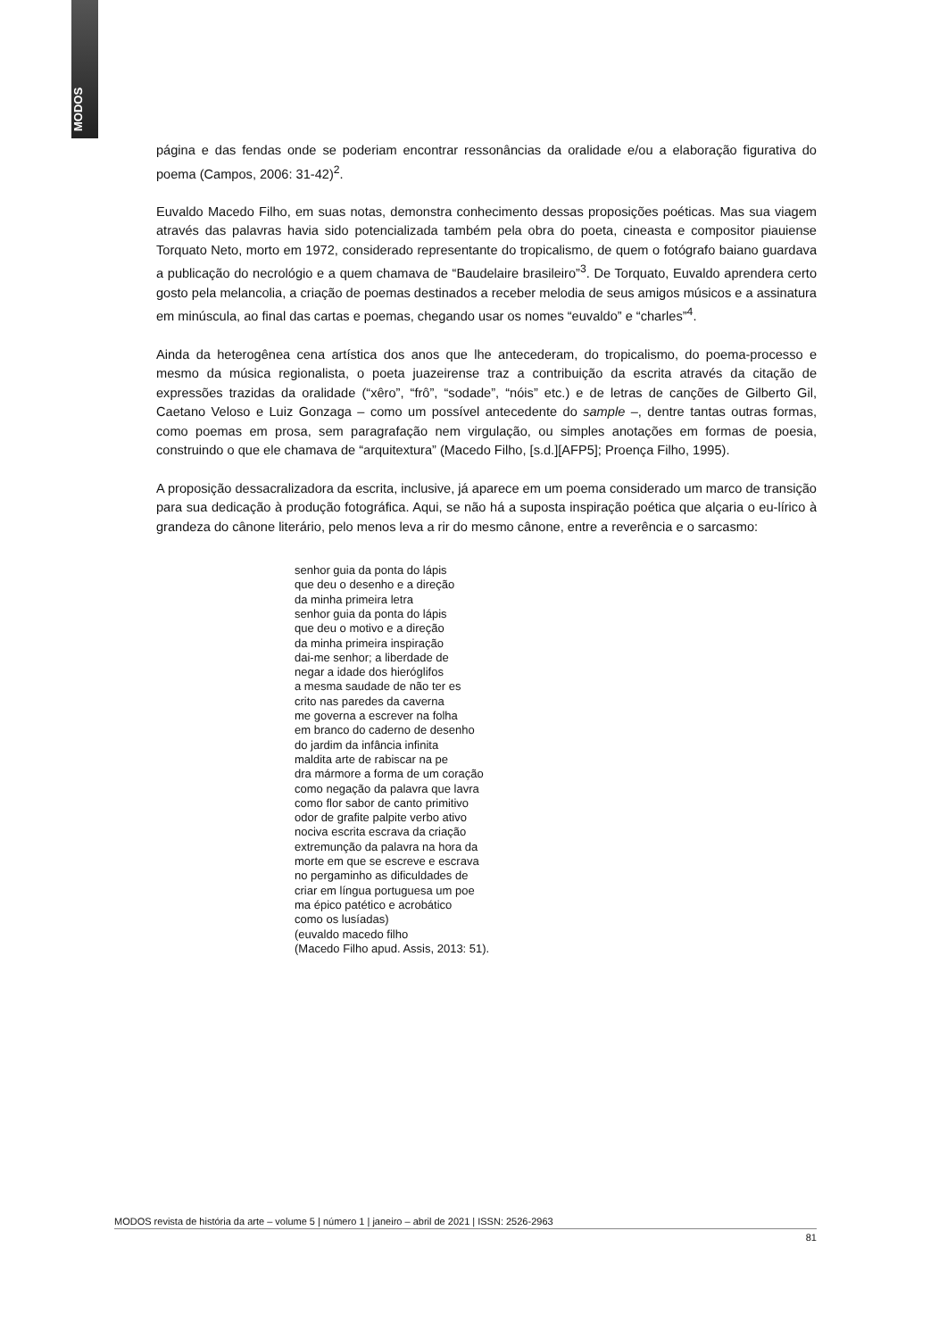MODOS
página e das fendas onde se poderiam encontrar ressonâncias da oralidade e/ou a elaboração figurativa do poema (Campos, 2006: 31-42)<sup>2</sup>.
Euvaldo Macedo Filho, em suas notas, demonstra conhecimento dessas proposições poéticas. Mas sua viagem através das palavras havia sido potencializada também pela obra do poeta, cineasta e compositor piauiense Torquato Neto, morto em 1972, considerado representante do tropicalismo, de quem o fotógrafo baiano guardava a publicação do necrológio e a quem chamava de “Baudelaire brasileiro”<sup>3</sup>. De Torquato, Euvaldo aprendera certo gosto pela melancolia, a criação de poemas destinados a receber melodia de seus amigos músicos e a assinatura em minúscula, ao final das cartas e poemas, chegando usar os nomes “euvaldo” e “charles”<sup>4</sup>.
Ainda da heterogênea cena artística dos anos que lhe antecederam, do tropicalismo, do poema-processo e mesmo da música regionalista, o poeta juazeirense traz a contribuição da escrita através da citação de expressões trazidas da oralidade (“xêro”, “frô”, “sodade”, “nóis” etc.) e de letras de canções de Gilberto Gil, Caetano Veloso e Luiz Gonzaga – como um possível antecedente do sample –, dentre tantas outras formas, como poemas em prosa, sem paragrafação nem virgulação, ou simples anotações em formas de poesia, construindo o que ele chamava de “arquitextura” (Macedo Filho, [s.d.][AFP5]; Proença Filho, 1995).
A proposição dessacralizadora da escrita, inclusive, já aparece em um poema considerado um marco de transição para sua dedicação à produção fotográfica. Aqui, se não há a suposta inspiração poética que alçaria o eu-lírico à grandeza do cânone literário, pelo menos leva a rir do mesmo cânone, entre a reverência e o sarcasmo:
senhor guia da ponta do lápis
que deu o desenho e a direção
da minha primeira letra
senhor guia da ponta do lápis
que deu o motivo e a direção
da minha primeira inspiração
dai-me senhor; a liberdade de
negar a idade dos hieróglifos
a mesma saudade de não ter es
crito nas paredes da caverna
me governa a escrever na folha
em branco do caderno de desenho
do jardim da infância infinita
maldita arte de rabiscar na pe
dra mármore a forma de um coração
como negação da palavra que lavra
como flor sabor de canto primitivo
odor de grafite palpite verbo ativo
nociva escrita escrava da criação
extremunção da palavra na hora da
morte em que se escreve e escrava
no pergaminho as dificuldades de
criar em língua portuguesa um poe
ma épico patético e acrobático
como os lusíadas)
(euvaldo macedo filho
(Macedo Filho apud. Assis, 2013: 51).
MODOS revista de história da arte – volume 5 | número 1 | janeiro – abril de 2021 | ISSN: 2526-2963
81